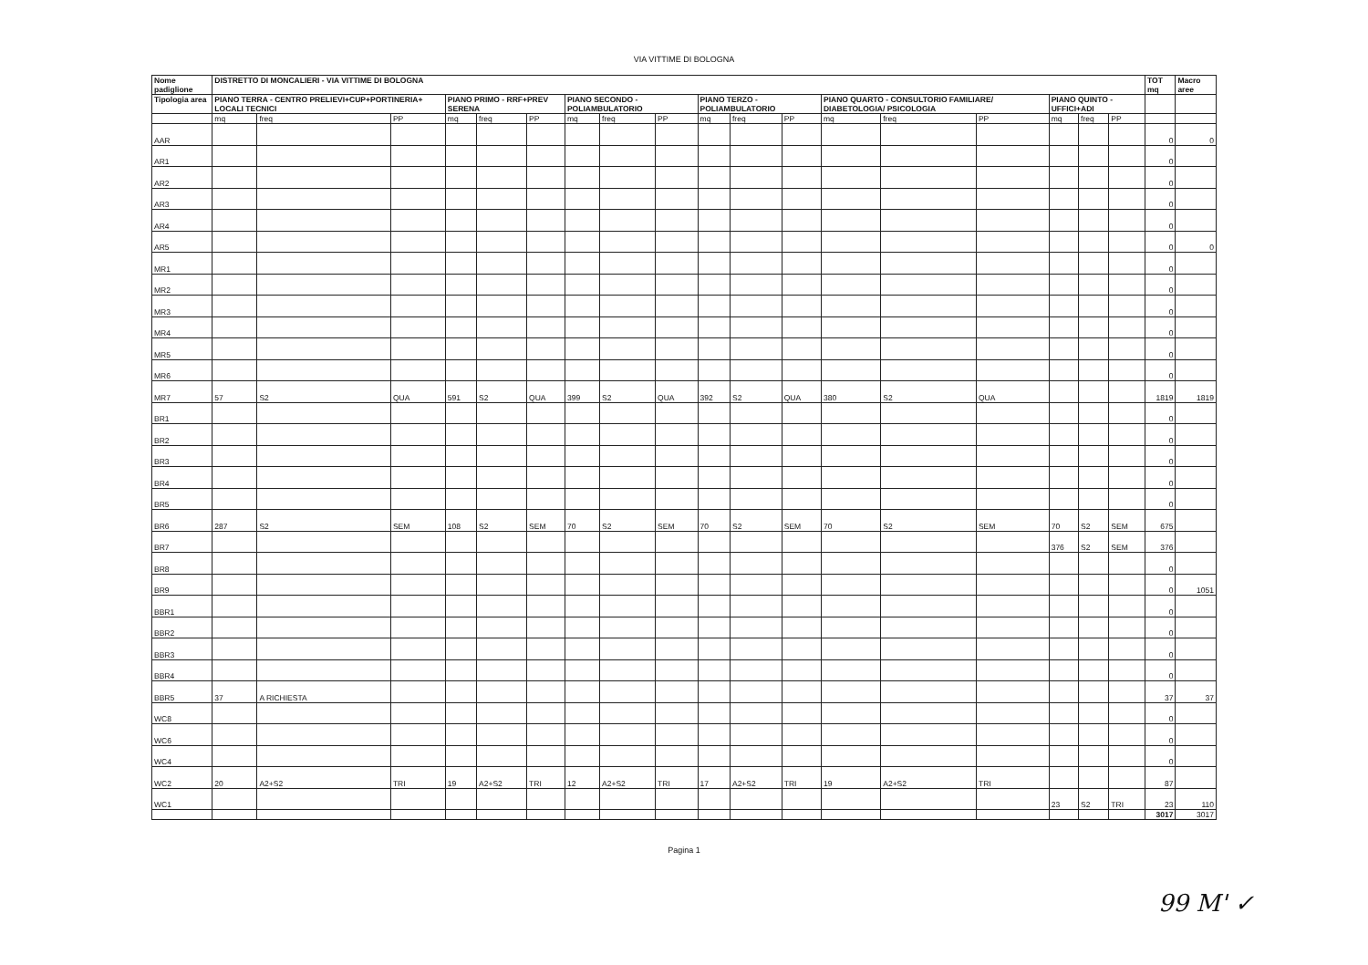VIA VITTIME DI BOLOGNA
| Nome padiglione | DISTRETTO DI MONCALIERI - VIA VITTIME DI BOLOGNA | | | | | | | | | | | | | | | | | | TOT mq | Macro aree |
| --- | --- | --- | --- | --- | --- | --- | --- | --- | --- | --- | --- | --- | --- | --- | --- | --- | --- | --- | --- | --- |
| Tipologia area | PIANO TERRA - CENTRO PRELIEVI+CUP+PORTINERIA+ LOCALI TECNICI | | | PIANO PRIMO - RRF+PREV SERENA | | | PIANO SECONDO - POLIAMBULATORIO | | | PIANO TERZO - POLIAMBULATORIO | | | PIANO QUARTO - CONSULTORIO FAMILIARE/ DIABETOLOGIA/ PSICOLOGIA | | | PIANO QUINTO - UFFICI+ADI | | | | |
| | mq | freq | PP | mq | freq | PP | mq | freq | PP | mq | freq | PP | mq | freq | PP | mq | freq | PP | | |
| AAR | | | | | | | | | | | | | | | | | | | 0 | 0 |
| AR1 | | | | | | | | | | | | | | | | | | | 0 | |
| AR2 | | | | | | | | | | | | | | | | | | | 0 | |
| AR3 | | | | | | | | | | | | | | | | | | | 0 | |
| AR4 | | | | | | | | | | | | | | | | | | | 0 | |
| AR5 | | | | | | | | | | | | | | | | | | | 0 | 0 |
| MR1 | | | | | | | | | | | | | | | | | | | 0 | |
| MR2 | | | | | | | | | | | | | | | | | | | 0 | |
| MR3 | | | | | | | | | | | | | | | | | | | 0 | |
| MR4 | | | | | | | | | | | | | | | | | | | 0 | |
| MR5 | | | | | | | | | | | | | | | | | | | 0 | |
| MR6 | | | | | | | | | | | | | | | | | | | 0 | |
| MR7 | 57 | S2 | QUA | 591 | S2 | QUA | 399 | S2 | QUA | 392 | S2 | QUA | 380 | S2 | QUA | | | | 1819 | 1819 |
| BR1 | | | | | | | | | | | | | | | | | | | 0 | |
| BR2 | | | | | | | | | | | | | | | | | | | 0 | |
| BR3 | | | | | | | | | | | | | | | | | | | 0 | |
| BR4 | | | | | | | | | | | | | | | | | | | 0 | |
| BR5 | | | | | | | | | | | | | | | | | | | 0 | |
| BR6 | 287 | S2 | SEM | 108 | S2 | SEM | 70 | S2 | SEM | 70 | S2 | SEM | 70 | S2 | SEM | 70 | S2 | SEM | 675 | |
| BR7 | | | | | | | | | | | | | | | | 376 | S2 | SEM | 376 | |
| BR8 | | | | | | | | | | | | | | | | | | | 0 | |
| BR9 | | | | | | | | | | | | | | | | | | | 0 | 1051 |
| BBR1 | | | | | | | | | | | | | | | | | | | 0 | |
| BBR2 | | | | | | | | | | | | | | | | | | | 0 | |
| BBR3 | | | | | | | | | | | | | | | | | | | 0 | |
| BBR4 | | | | | | | | | | | | | | | | | | | 0 | |
| BBR5 | 37 | A RICHIESTA | | | | | | | | | | | | | | | | | 37 | 37 |
| WC8 | | | | | | | | | | | | | | | | | | | 0 | |
| WC6 | | | | | | | | | | | | | | | | | | | 0 | |
| WC4 | | | | | | | | | | | | | | | | | | | 0 | |
| WC2 | 20 | A2+S2 | TRI | 19 | A2+S2 | TRI | 12 | A2+S2 | TRI | 17 | A2+S2 | TRI | 19 | A2+S2 | TRI | | | | 87 | |
| WC1 | | | | | | | | | | | | | | | | 23 | S2 | TRI | 23 | 110 |
| | | | | | | | | | | | | | | | | | | | 3017 | 3017 |
Pagina 1
99 M' ✓